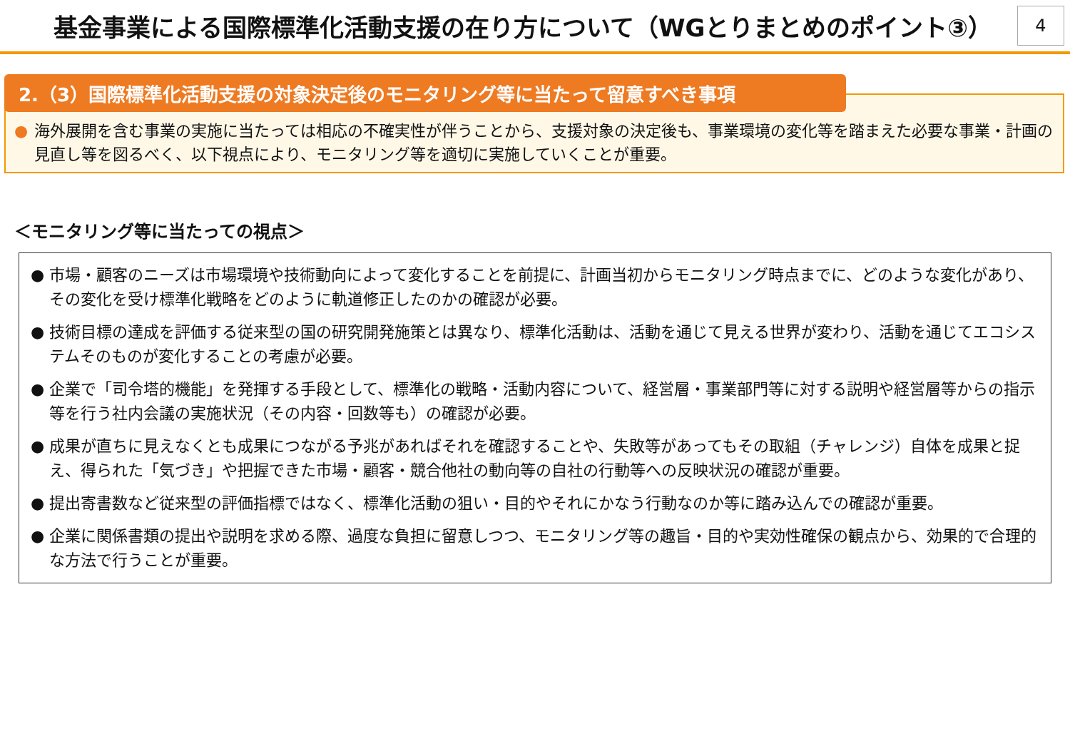基金事業による国際標準化活動支援の在り方について（WGとりまとめのポイント③）
4
2.（3）国際標準化活動支援の対象決定後のモニタリング等に当たって留意すべき事項
● 海外展開を含む事業の実施に当たっては相応の不確実性が伴うことから、支援対象の決定後も、事業環境の変化等を踏まえた必要な事業・計画の見直し等を図るべく、以下視点により、モニタリング等を適切に実施していくことが重要。
＜モニタリング等に当たっての視点＞
● 市場・顧客のニーズは市場環境や技術動向によって変化することを前提に、計画当初からモニタリング時点までに、どのような変化があり、その変化を受け標準化戦略をどのように軌道修正したのかの確認が必要。
● 技術目標の達成を評価する従来型の国の研究開発施策とは異なり、標準化活動は、活動を通じて見える世界が変わり、活動を通じてエコシステムそのものが変化することの考慮が必要。
● 企業で「司令塔的機能」を発揮する手段として、標準化の戦略・活動内容について、経営層・事業部門等に対する説明や経営層等からの指示等を行う社内会議の実施状況（その内容・回数等も）の確認が必要。
● 成果が直ちに見えなくとも成果につながる予兆があればそれを確認することや、失敗等があってもその取組（チャレンジ）自体を成果と捉え、得られた「気づき」や把握できた市場・顧客・競合他社の動向等の自社の行動等への反映状況の確認が重要。
● 提出寄書数など従来型の評価指標ではなく、標準化活動の狙い・目的やそれにかなう行動なのか等に踏み込んでの確認が重要。
● 企業に関係書類の提出や説明を求める際、過度な負担に留意しつつ、モニタリング等の趣旨・目的や実効性確保の観点から、効果的で合理的な方法で行うことが重要。